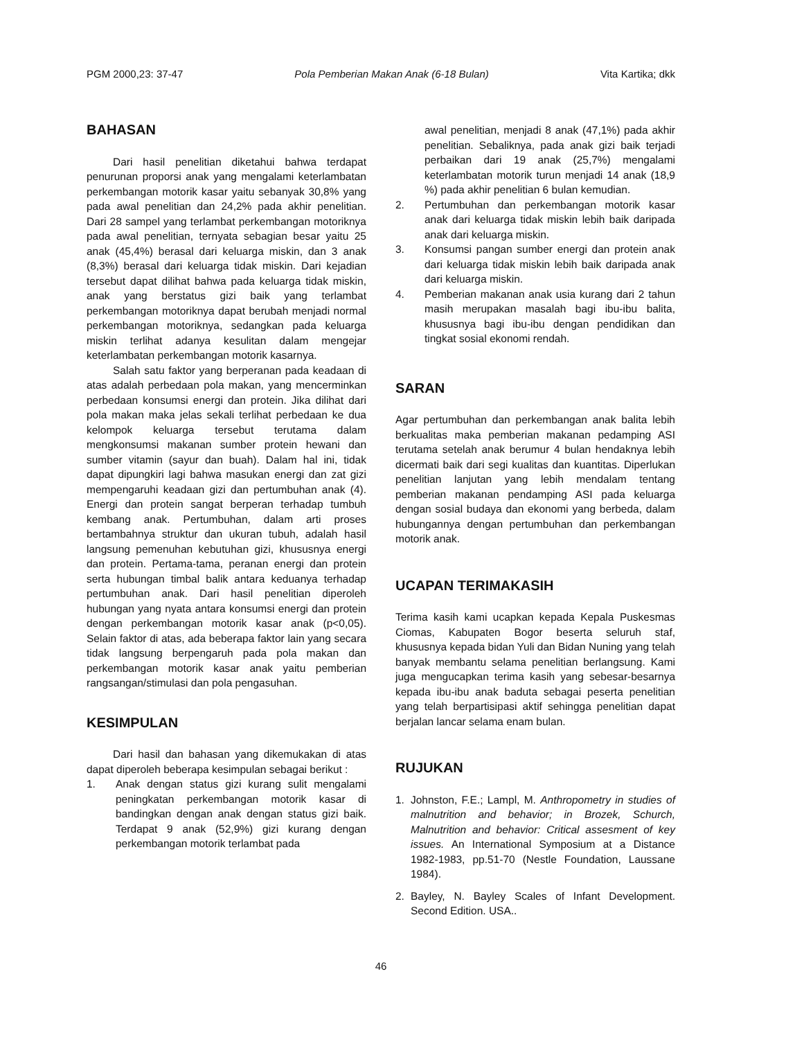PGM 2000,23: 37-47 Pola Pemberian Makan Anak (6-18 Bulan) Vita Kartika; dkk
BAHASAN
Dari hasil penelitian diketahui bahwa terdapat penurunan proporsi anak yang mengalami keterlambatan perkembangan motorik kasar yaitu sebanyak 30,8% yang pada awal penelitian dan 24,2% pada akhir penelitian. Dari 28 sampel yang terlambat perkembangan motoriknya pada awal penelitian, ternyata sebagian besar yaitu 25 anak (45,4%) berasal dari keluarga miskin, dan 3 anak (8,3%) berasal dari keluarga tidak miskin. Dari kejadian tersebut dapat dilihat bahwa pada keluarga tidak miskin, anak yang berstatus gizi baik yang terlambat perkembangan motoriknya dapat berubah menjadi normal perkembangan motoriknya, sedangkan pada keluarga miskin terlihat adanya kesulitan dalam mengejar keterlambatan perkembangan motorik kasarnya.
Salah satu faktor yang berperanan pada keadaan di atas adalah perbedaan pola makan, yang mencerminkan perbedaan konsumsi energi dan protein. Jika dilihat dari pola makan maka jelas sekali terlihat perbedaan ke dua kelompok keluarga tersebut terutama dalam mengkonsumsi makanan sumber protein hewani dan sumber vitamin (sayur dan buah). Dalam hal ini, tidak dapat dipungkiri lagi bahwa masukan energi dan zat gizi mempengaruhi keadaan gizi dan pertumbuhan anak (4). Energi dan protein sangat berperan terhadap tumbuh kembang anak. Pertumbuhan, dalam arti proses bertambahnya struktur dan ukuran tubuh, adalah hasil langsung pemenuhan kebutuhan gizi, khususnya energi dan protein. Pertama-tama, peranan energi dan protein serta hubungan timbal balik antara keduanya terhadap pertumbuhan anak. Dari hasil penelitian diperoleh hubungan yang nyata antara konsumsi energi dan protein dengan perkembangan motorik kasar anak (p<0,05). Selain faktor di atas, ada beberapa faktor lain yang secara tidak langsung berpengaruh pada pola makan dan perkembangan motorik kasar anak yaitu pemberian rangsangan/stimulasi dan pola pengasuhan.
KESIMPULAN
Dari hasil dan bahasan yang dikemukakan di atas dapat diperoleh beberapa kesimpulan sebagai berikut :
1. Anak dengan status gizi kurang sulit mengalami peningkatan perkembangan motorik kasar di bandingkan dengan anak dengan status gizi baik. Terdapat 9 anak (52,9%) gizi kurang dengan perkembangan motorik terlambat pada
awal penelitian, menjadi 8 anak (47,1%) pada akhir penelitian. Sebaliknya, pada anak gizi baik terjadi perbaikan dari 19 anak (25,7%) mengalami keterlambatan motorik turun menjadi 14 anak (18,9 %) pada akhir penelitian 6 bulan kemudian.
2. Pertumbuhan dan perkembangan motorik kasar anak dari keluarga tidak miskin lebih baik daripada anak dari keluarga miskin.
3. Konsumsi pangan sumber energi dan protein anak dari keluarga tidak miskin lebih baik daripada anak dari keluarga miskin.
4. Pemberian makanan anak usia kurang dari 2 tahun masih merupakan masalah bagi ibu-ibu balita, khususnya bagi ibu-ibu dengan pendidikan dan tingkat sosial ekonomi rendah.
SARAN
Agar pertumbuhan dan perkembangan anak balita lebih berkualitas maka pemberian makanan pedamping ASI terutama setelah anak berumur 4 bulan hendaknya lebih dicermati baik dari segi kualitas dan kuantitas. Diperlukan penelitian lanjutan yang lebih mendalam tentang pemberian makanan pendamping ASI pada keluarga dengan sosial budaya dan ekonomi yang berbeda, dalam hubungannya dengan pertumbuhan dan perkembangan motorik anak.
UCAPAN TERIMAKASIH
Terima kasih kami ucapkan kepada Kepala Puskesmas Ciomas, Kabupaten Bogor beserta seluruh staf, khususnya kepada bidan Yuli dan Bidan Nuning yang telah banyak membantu selama penelitian berlangsung. Kami juga mengucapkan terima kasih yang sebesar-besarnya kepada ibu-ibu anak baduta sebagai peserta penelitian yang telah berpartisipasi aktif sehingga penelitian dapat berjalan lancar selama enam bulan.
RUJUKAN
1. Johnston, F.E.; Lampl, M. Anthropometry in studies of malnutrition and behavior; in Brozek, Schurch, Malnutrition and behavior: Critical assesment of key issues. An International Symposium at a Distance 1982-1983, pp.51-70 (Nestle Foundation, Laussane 1984).
2. Bayley, N. Bayley Scales of Infant Development. Second Edition. USA..
46